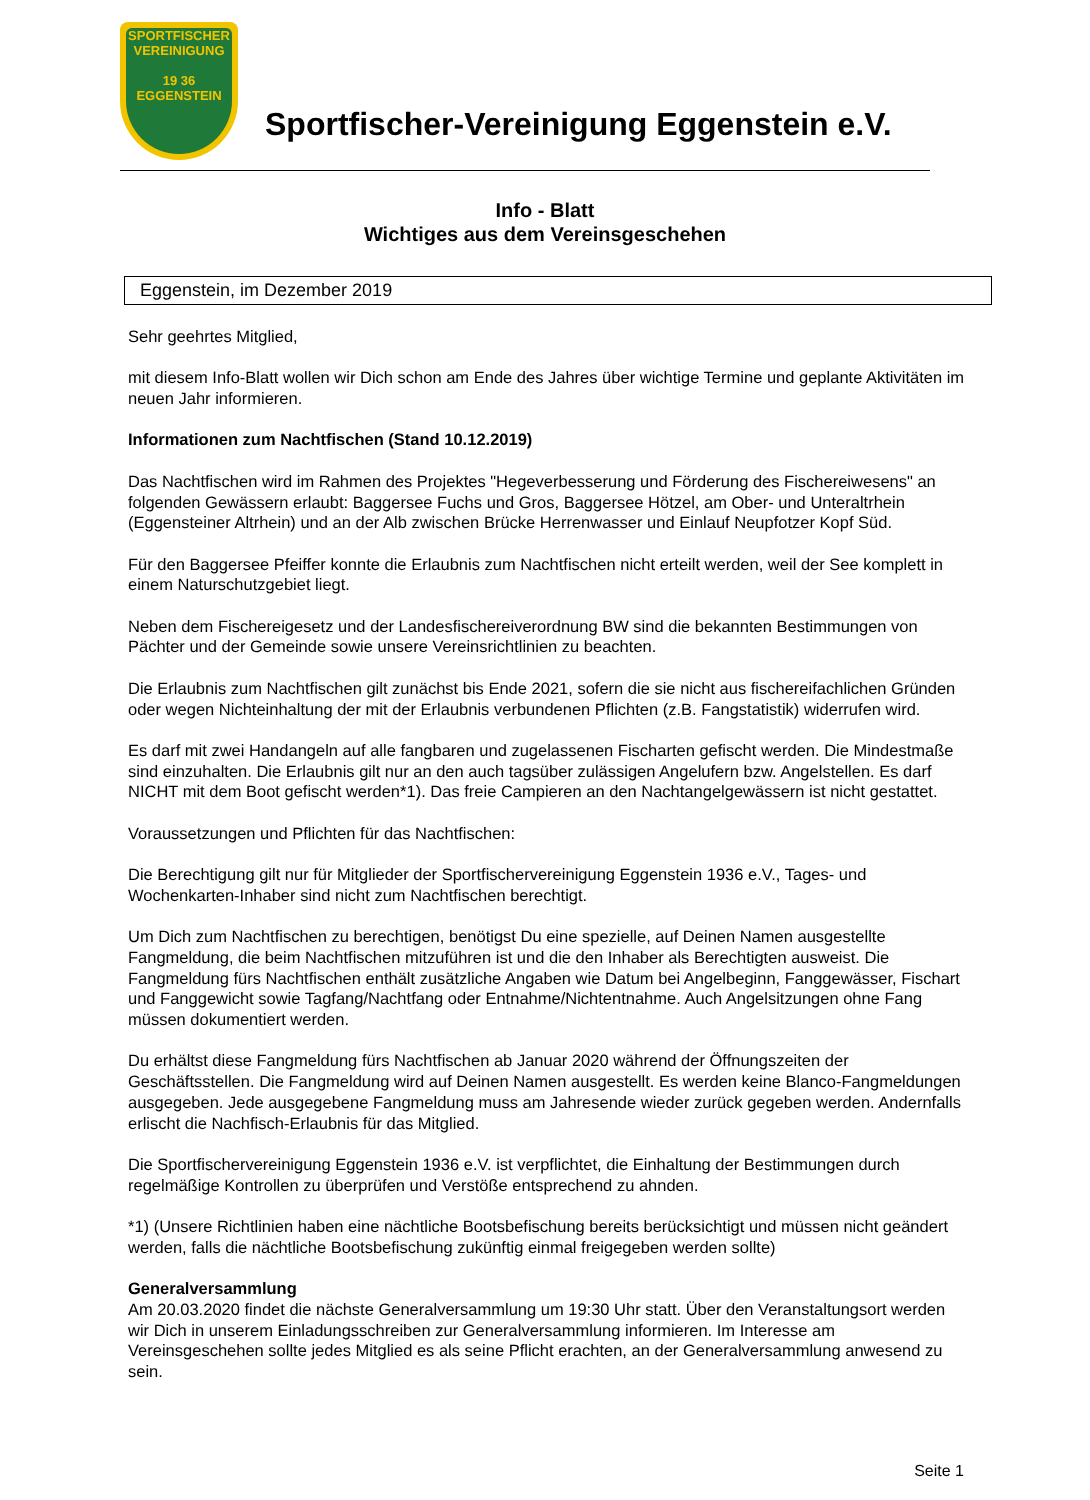SPORTFISCHER
VEREINIGUNG
19 36
EGGENSTEIN
Sportfischer-Vereinigung Eggenstein e.V.
Info - Blatt
Wichtiges aus dem Vereinsgeschehen
Eggenstein, im Dezember 2019
Sehr geehrtes Mitglied,
mit diesem Info-Blatt wollen wir Dich schon am Ende des Jahres über wichtige Termine und geplante Aktivitäten im neuen Jahr informieren.
Informationen zum Nachtfischen (Stand 10.12.2019)
Das Nachtfischen wird im Rahmen des Projektes "Hegeverbesserung und Förderung des Fischereiwesens" an folgenden Gewässern erlaubt: Baggersee Fuchs und Gros, Baggersee Hötzel, am Ober- und Unteraltrhein (Eggensteiner Altrhein) und an der Alb zwischen Brücke Herrenwasser und Einlauf Neupfotzer Kopf Süd.
Für den Baggersee Pfeiffer konnte die Erlaubnis zum Nachtfischen nicht erteilt werden, weil der See komplett in einem Naturschutzgebiet liegt.
Neben dem Fischereigesetz und der Landesfischereiverordnung BW sind die bekannten Bestimmungen von Pächter und der Gemeinde sowie unsere Vereinsrichtlinien zu beachten.
Die Erlaubnis zum Nachtfischen gilt zunächst bis Ende 2021, sofern die sie nicht aus fischereifachlichen Gründen oder wegen Nichteinhaltung der mit der Erlaubnis verbundenen Pflichten (z.B. Fangstatistik) widerrufen wird.
Es darf mit zwei Handangeln auf alle fangbaren und zugelassenen Fischarten gefischt werden. Die Mindestmaße sind einzuhalten. Die Erlaubnis gilt nur an den auch tagsüber zulässigen Angelufern bzw. Angelstellen. Es darf NICHT mit dem Boot gefischt werden*1). Das freie Campieren an den Nachtangelgewässern ist nicht gestattet.
Voraussetzungen und Pflichten für das Nachtfischen:
Die Berechtigung gilt nur für Mitglieder der Sportfischervereinigung Eggenstein 1936 e.V., Tages- und Wochenkarten-Inhaber sind nicht zum Nachtfischen berechtigt.
Um Dich zum Nachtfischen zu berechtigen, benötigst Du eine spezielle, auf Deinen Namen ausgestellte Fangmeldung, die beim Nachtfischen mitzuführen ist und die den Inhaber als Berechtigten ausweist. Die Fangmeldung fürs Nachtfischen enthält zusätzliche Angaben wie Datum bei Angelbeginn, Fanggewässer, Fischart und Fanggewicht sowie Tagfang/Nachtfang oder Entnahme/Nichtentnahme. Auch Angelsitzungen ohne Fang müssen dokumentiert werden.
Du erhältst diese Fangmeldung fürs Nachtfischen ab Januar 2020 während der Öffnungszeiten der Geschäftsstellen. Die Fangmeldung wird auf Deinen Namen ausgestellt. Es werden keine Blanco-Fangmeldungen ausgegeben. Jede ausgegebene Fangmeldung muss am Jahresende wieder zurück gegeben werden. Andernfalls erlischt die Nachfisch-Erlaubnis für das Mitglied.
Die Sportfischervereinigung Eggenstein 1936 e.V. ist verpflichtet, die Einhaltung der Bestimmungen durch regelmäßige Kontrollen zu überprüfen und Verstöße entsprechend zu ahnden.
*1) (Unsere Richtlinien haben eine nächtliche Bootsbefischung bereits berücksichtigt und müssen nicht geändert werden, falls die nächtliche Bootsbefischung zukünftig einmal freigegeben werden sollte)
Generalversammlung
Am 20.03.2020 findet die nächste Generalversammlung um 19:30 Uhr statt. Über den Veranstaltungsort werden wir Dich in unserem Einladungsschreiben zur Generalversammlung informieren. Im Interesse am Vereinsgeschehen sollte jedes Mitglied es als seine Pflicht erachten, an der Generalversammlung anwesend zu sein.
Seite 1